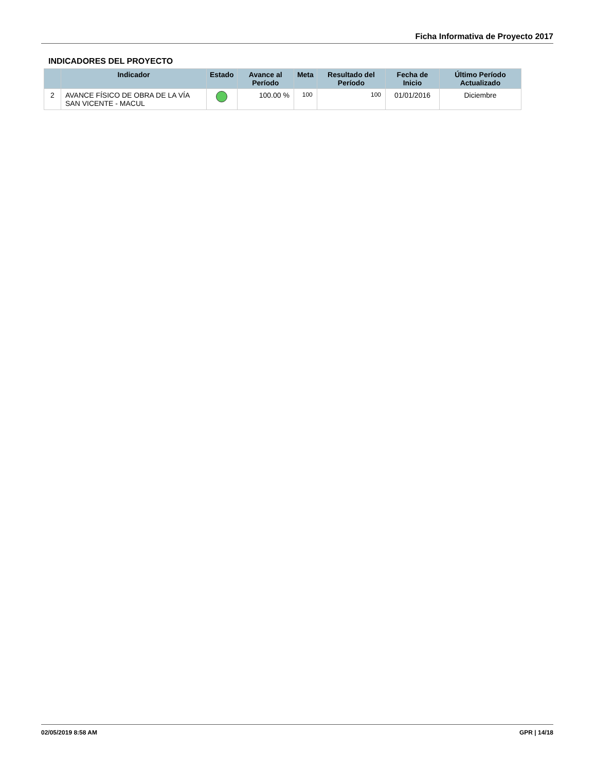Ficha Informativa de Proyecto 2017
INDICADORES DEL PROYECTO
| | Indicador | Estado | Avance al Período | Meta | Resultado del Período | Fecha de Inicio | Último Período Actualizado |
| --- | --- | --- | --- | --- | --- | --- | --- |
| 2 | AVANCE FÍSICO DE OBRA DE LA VÍA SAN VICENTE - MACUL | | 100.00 % | 100 | 100 | 01/01/2016 | Diciembre |
02/05/2019 8:58 AM GPR | 14/18